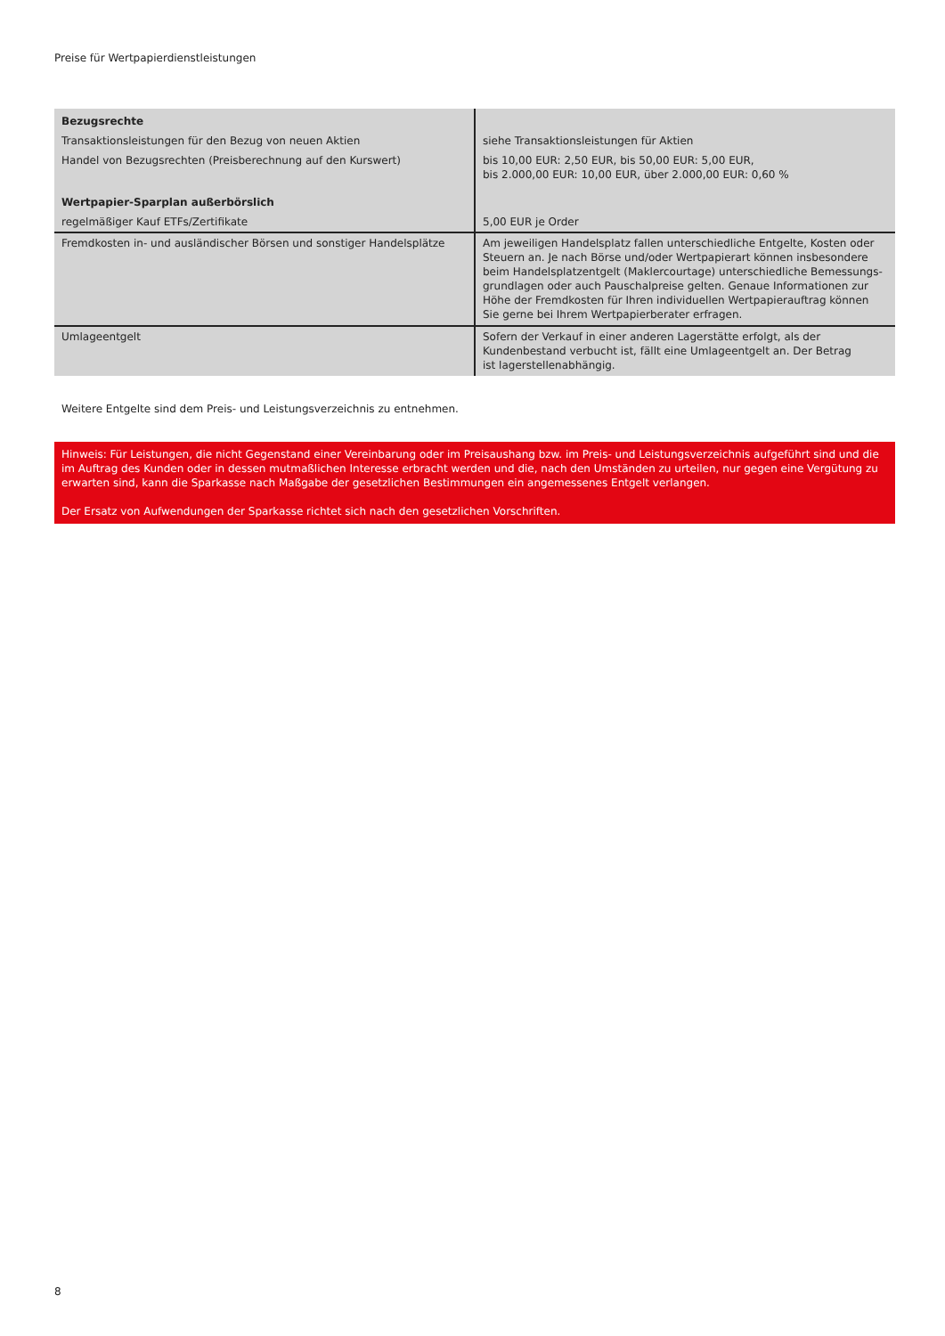Preise für Wertpapierdienstleistungen
| Bezugsrechte | |
| Transaktionsleistungen für den Bezug von neuen Aktien | siehe Transaktionsleistungen für Aktien |
| Handel von Bezugsrechten (Preisberechnung auf den Kurswert) | bis 10,00 EUR: 2,50 EUR, bis 50,00 EUR: 5,00 EUR, bis 2.000,00 EUR: 10,00 EUR, über 2.000,00 EUR: 0,60 % |
| Wertpapier-Sparplan außerbörslich | |
| regelmäßiger Kauf ETFs/Zertifikate | 5,00 EUR je Order |
| Fremdkosten in- und ausländischer Börsen und sonstiger Handelsplätze | Am jeweiligen Handelsplatz fallen unterschiedliche Entgelte, Kosten oder Steuern an. Je nach Börse und/oder Wertpapierart können insbesondere beim Handelsplatzentgelt (Maklercourtage) unterschiedliche Bemessungs-grundlagen oder auch Pauschalpreise gelten. Genaue Informationen zur Höhe der Fremdkosten für Ihren individuellen Wertpapierauftrag können Sie gerne bei Ihrem Wertpapierberater erfragen. |
| Umlageentgelt | Sofern der Verkauf in einer anderen Lagerstätte erfolgt, als der Kundenbestand verbucht ist, fällt eine Umlageentgelt an. Der Betrag ist lagerstellenabhängig. |
Weitere Entgelte sind dem Preis- und Leistungsverzeichnis zu entnehmen.
Hinweis: Für Leistungen, die nicht Gegenstand einer Vereinbarung oder im Preisaushang bzw. im Preis- und Leistungsverzeichnis aufgeführt sind und die im Auftrag des Kunden oder in dessen mutmaßlichen Interesse erbracht werden und die, nach den Umständen zu urteilen, nur gegen eine Vergütung zu erwarten sind, kann die Sparkasse nach Maßgabe der gesetzlichen Bestimmungen ein angemessenes Entgelt verlangen.
Der Ersatz von Aufwendungen der Sparkasse richtet sich nach den gesetzlichen Vorschriften.
8